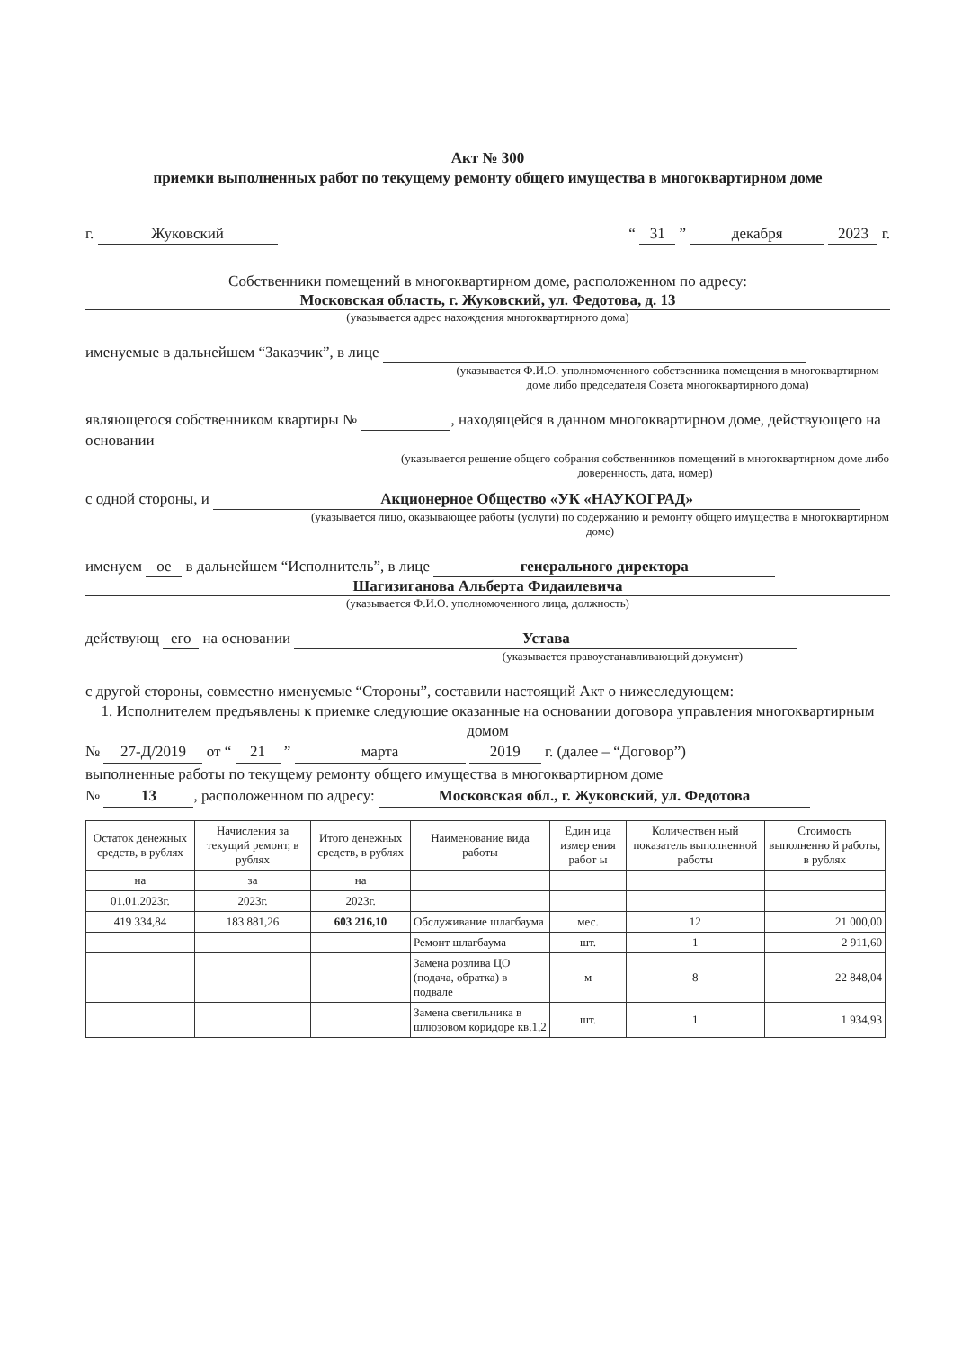Акт № 300
приемки выполненных работ по текущему ремонту общего имущества в многоквартирном доме
г. Жуковский “ 31 ” декабря 2023 г.
Собственники помещений в многоквартирном доме, расположенном по адресу:
Московская область, г. Жуковский, ул. Федотова, д. 13
(указывается адрес нахождения многоквартирного дома)
именуемые в дальнейшем “Заказчик”, в лице
(указывается Ф.И.О. уполномоченного собственника помещения в многоквартирном доме либо председателя Совета многоквартирного дома)
являющегося собственником квартиры № , находящейся в данном многоквартирном доме, действующего на основании
(указывается решение общего собрания собственников помещений в многоквартирном доме либо доверенность, дата, номер)
с одной стороны, и Акционерное Общество «УК «НАУКОГРАД»
(указывается лицо, оказывающее работы (услуги) по содержанию и ремонту общего имущества в многоквартирном доме)
именуем ое в дальнейшем “Исполнитель”, в лице генерального директора
Шагизиганова Альберта Фидаилевича
(указывается Ф.И.О. уполномоченного лица, должность)
действующ его на основании Устава
(указывается правоустанавливающий документ)
с другой стороны, совместно именуемые “Стороны”, составили настоящий Акт о нижеследующем:
1. Исполнителем предъявлены к приемке следующие оказанные на основании договора управления многоквартирным домом
№ 27-Д/2019 от “ 21 ” марта 2019 г. (далее – “Договор”)
выполненные работы по текущему ремонту общего имущества в многоквартирном доме
№ 13, расположенном по адресу: Московская обл., г. Жуковский, ул. Федотова
| Остаток денежных средств, в рублях | Начисления за текущий ремонт, в рублях | Итого денежных средств, в рублях | Наименование вида работы | Един ица измер ения работ ы | Количествен ный показатель выполненной работы | Стоимость выполненно й работы, в рублях |
| --- | --- | --- | --- | --- | --- | --- |
| на | за | на | | | | |
| 01.01.2023г. | 2023г. | 2023г. | | | | |
| 419 334,84 | 183 881,26 | 603 216,10 | Обслуживание шлагбаума | мес. | 12 | 21 000,00 |
| | | | Ремонт шлагбаума | шт. | 1 | 2 911,60 |
| | | | Замена розлива ЦО (подача, обратка) в подвале | м | 8 | 22 848,04 |
| | | | Замена светильника в шлюзовом коридоре кв.1,2 | шт. | 1 | 1 934,93 |